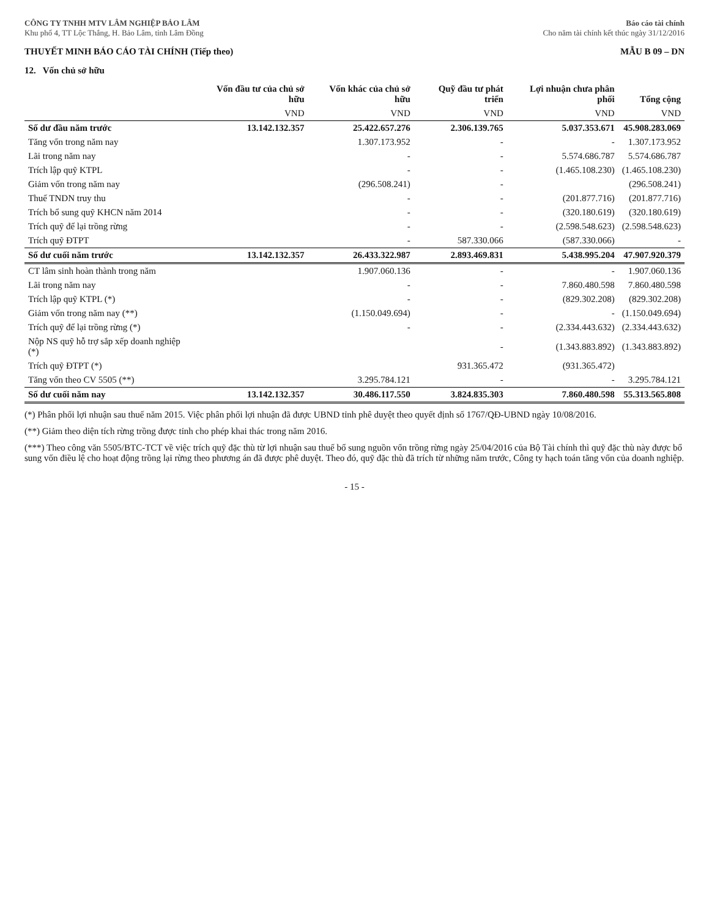CÔNG TY TNHH MTV LÂM NGHIỆP BẢO LÂM
Khu phố 4, TT Lộc Thắng, H. Bảo Lâm, tỉnh Lâm Đồng
Báo cáo tài chính
Cho năm tài chính kết thúc ngày 31/12/2016
THUYẾT MINH BÁO CÁO TÀI CHÍNH (Tiếp theo) MẪU B 09 – DN
12. Vốn chủ sở hữu
| | Vốn đầu tư của chủ sở hữu | Vốn khác của chủ sở hữu | Quỹ đầu tư phát triển | Lợi nhuận chưa phân phối | Tổng cộng |
| --- | --- | --- | --- | --- | --- |
| | VND | VND | VND | VND | VND |
| Số dư đầu năm trước | 13.142.132.357 | 25.422.657.276 | 2.306.139.765 | 5.037.353.671 | 45.908.283.069 |
| Tăng vốn trong năm nay | | 1.307.173.952 | - | - | 1.307.173.952 |
| Lãi trong năm nay | | - | - | 5.574.686.787 | 5.574.686.787 |
| Trích lập quỹ KTPL | | - | - | (1.465.108.230) | (1.465.108.230) |
| Giảm vốn trong năm nay | | (296.508.241) | - | | (296.508.241) |
| Thuế TNDN truy thu | | - | - | (201.877.716) | (201.877.716) |
| Trích bổ sung quỹ KHCN năm 2014 | | - | - | (320.180.619) | (320.180.619) |
| Trích quỹ để lại trồng rừng | | - | - | (2.598.548.623) | (2.598.548.623) |
| Trích quỹ ĐTPT | | - | 587.330.066 | (587.330.066) | - |
| Số dư cuối năm trước | 13.142.132.357 | 26.433.322.987 | 2.893.469.831 | 5.438.995.204 | 47.907.920.379 |
| CT lâm sinh hoàn thành trong năm | | 1.907.060.136 | - | - | 1.907.060.136 |
| Lãi trong năm nay | | - | - | 7.860.480.598 | 7.860.480.598 |
| Trích lập quỹ KTPL (*) | | - | - | (829.302.208) | (829.302.208) |
| Giảm vốn trong năm nay (**) | | (1.150.049.694) | - | - | (1.150.049.694) |
| Trích quỹ để lại trồng rừng (*) | | - | - | (2.334.443.632) | (2.334.443.632) |
| Nộp NS quỹ hỗ trợ sắp xếp doanh nghiệp (*) | | | - | (1.343.883.892) | (1.343.883.892) |
| Trích quỹ ĐTPT (*) | | | 931.365.472 | (931.365.472) | |
| Tăng vốn theo CV 5505 (**) | | 3.295.784.121 | - | - | 3.295.784.121 |
| Số dư cuối năm nay | 13.142.132.357 | 30.486.117.550 | 3.824.835.303 | 7.860.480.598 | 55.313.565.808 |
(*) Phân phối lợi nhuận sau thuế năm 2015. Việc phân phối lợi nhuận đã được UBND tỉnh phê duyệt theo quyết định số 1767/QĐ-UBND ngày 10/08/2016.
(**) Giảm theo diện tích rừng trồng được tỉnh cho phép khai thác trong năm 2016.
(***) Theo công văn 5505/BTC-TCT về việc trích quỹ đặc thù từ lợi nhuận sau thuế bổ sung nguồn vốn trồng rừng ngày 25/04/2016 của Bộ Tài chính thì quỹ đặc thù này được bổ sung vốn điều lệ cho hoạt động trồng lại rừng theo phương án đã được phê duyệt. Theo đó, quỹ đặc thù đã trích từ những năm trước, Công ty hạch toán tăng vốn của doanh nghiệp.
- 15 -